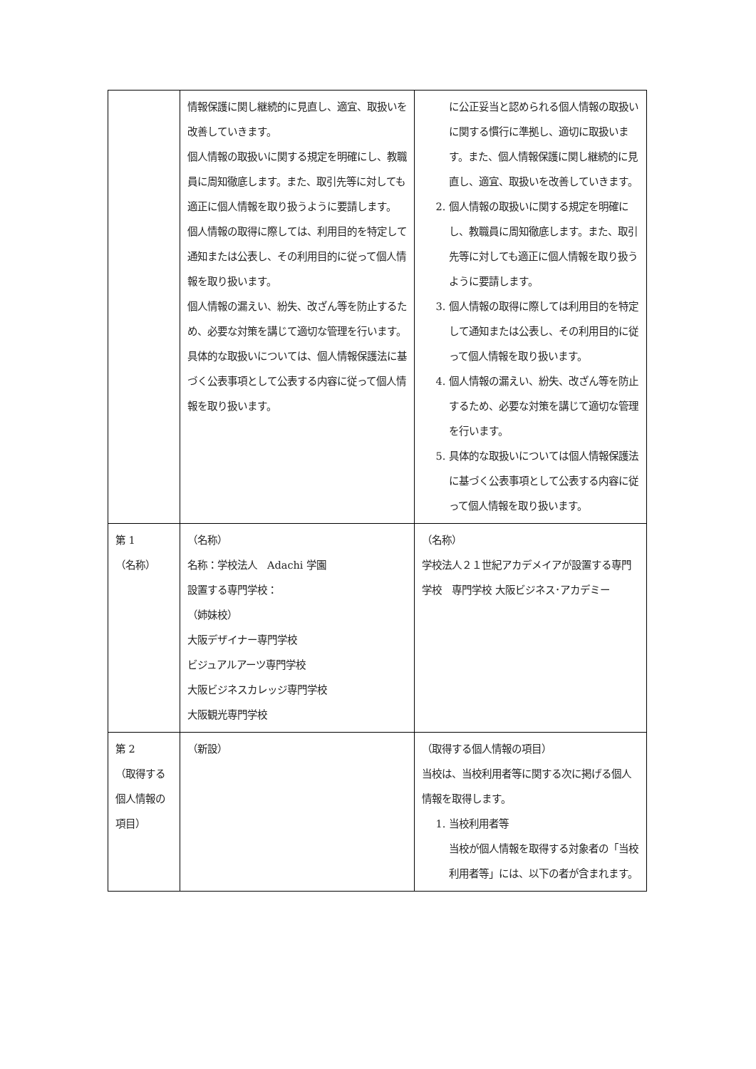| | 情報保護に関し継続的に見直し、適宜、取扱いを改善していきます。 個人情報の取扱いに関する規定を明確にし、教職員に周知徹底します。また、取引先等に対しても適正に個人情報を取り扱うように要請します。 個人情報の取得に際しては、利用目的を特定して通知または公表し、その利用目的に従って個人情報を取り扱います。 個人情報の漏えい、紛失、改ざん等を防止するため、必要な対策を講じて適切な管理を行います。 具体的な取扱いについては、個人情報保護法に基づく公表事項として公表する内容に従って個人情報を取り扱います。 | に公正妥当と認められる個人情報の取扱いに関する慣行に準拠し、適切に取扱います。また、個人情報保護に関し継続的に見直し、適宜、取扱いを改善していきます。 2. 個人情報の取扱いに関する規定を明確にし、教職員に周知徹底します。また、取引先等に対しても適正に個人情報を取り扱うように要請します。 3. 個人情報の取得に際しては利用目的を特定して通知または公表し、その利用目的に従って個人情報を取り扱います。 4. 個人情報の漏えい、紛失、改ざん等を防止するため、必要な対策を講じて適切な管理を行います。 5. 具体的な取扱いについては個人情報保護法に基づく公表事項として公表する内容に従って個人情報を取り扱います。 |
| 第 1 （名称） | （名称） 名称：学校法人 Adachi 学園 設置する専門学校： （姉妹校） 大阪デザイナー専門学校 ビジュアルアーツ専門学校 大阪ビジネスカレッジ専門学校 大阪観光専門学校 | （名称） 学校法人２１世紀アカデメイアが設置する専門学校 専門学校 大阪ビジネス･アカデミー |
| 第 2 （取得する個人情報の項目） | （新設） | （取得する個人情報の項目） 当校は、当校利用者等に関する次に掲げる個人情報を取得します。 1. 当校利用者等 当校が個人情報を取得する対象者の「当校利用者等」には、以下の者が含まれます。 |